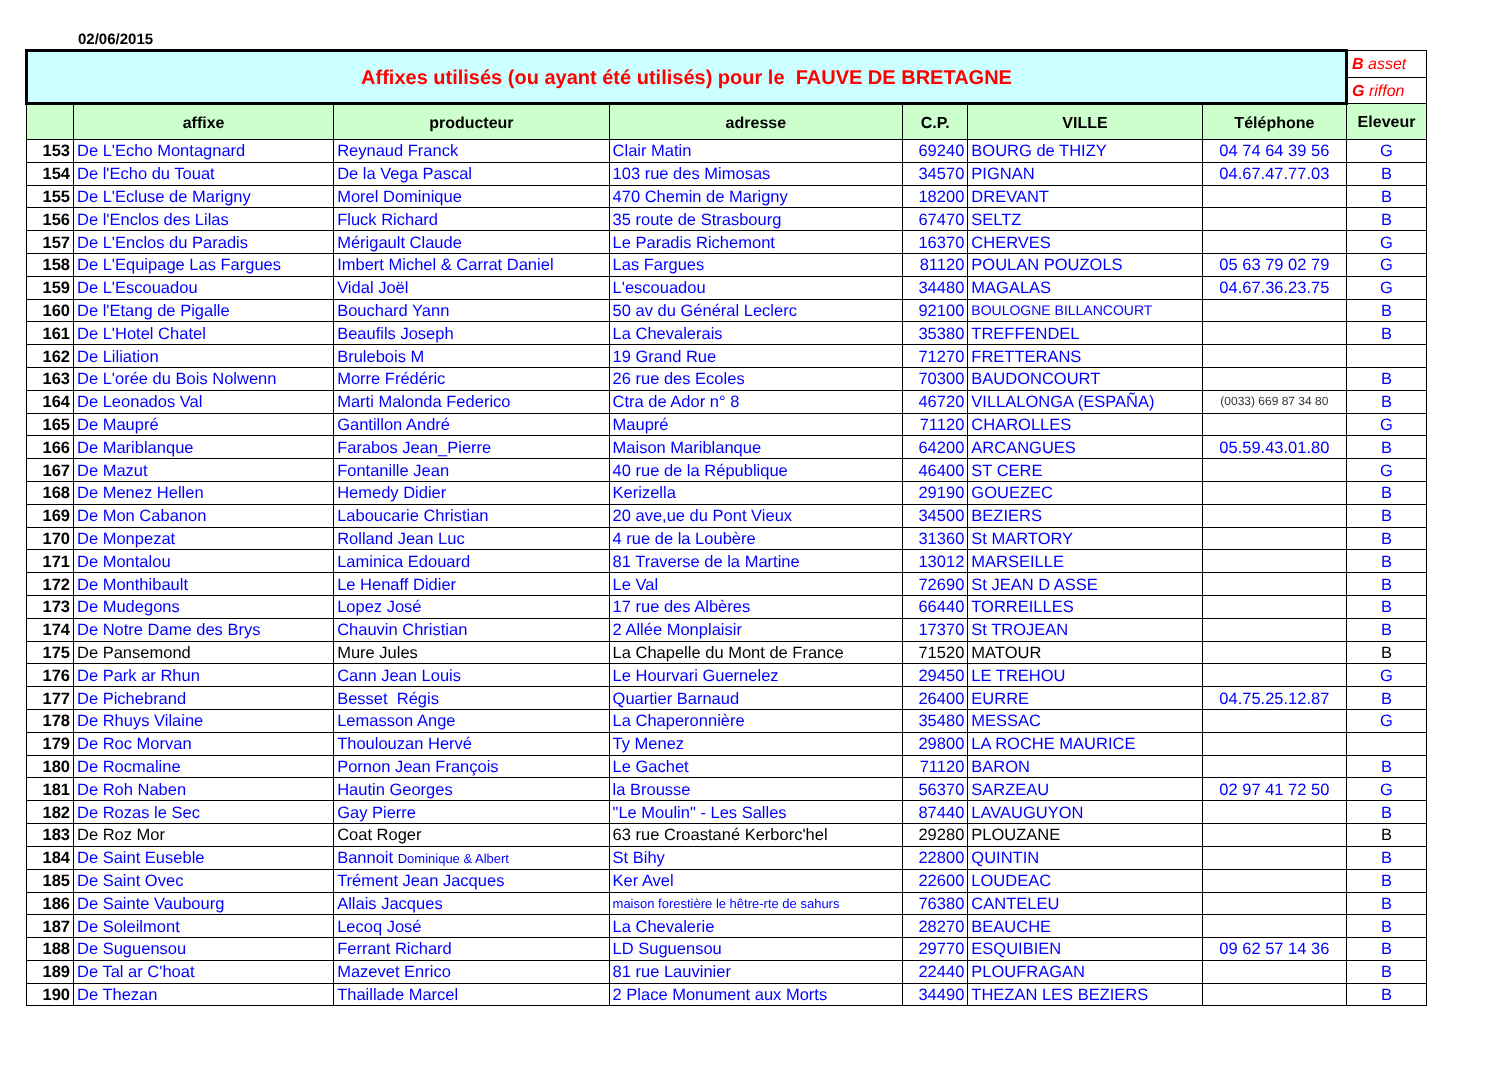02/06/2015
| Affixes utilisés (ou ayant été utilisés) pour le FAUVE DE BRETAGNE | | | | | | | B asset |
| | | | | | | | G riffon |
| | affixe | producteur | adresse | C.P. | VILLE | Téléphone | Eleveur |
| 153 | De L'Echo Montagnard | Reynaud Franck | Clair Matin | 69240 | BOURG de THIZY | 04 74 64 39 56 | G |
| 154 | De l'Echo du Touat | De la Vega Pascal | 103 rue des Mimosas | 34570 | PIGNAN | 04.67.47.77.03 | B |
| 155 | De L'Ecluse de Marigny | Morel Dominique | 470 Chemin de Marigny | 18200 | DREVANT | | B |
| 156 | De l'Enclos des Lilas | Fluck Richard | 35 route de Strasbourg | 67470 | SELTZ | | B |
| 157 | De L'Enclos du Paradis | Mérigault Claude | Le Paradis Richemont | 16370 | CHERVES | | G |
| 158 | De L'Equipage Las Fargues | Imbert Michel & Carrat Daniel | Las Fargues | 81120 | POULAN POUZOLS | 05 63 79 02 79 | G |
| 159 | De L'Escouadou | Vidal Joël | L'escouadou | 34480 | MAGALAS | 04.67.36.23.75 | G |
| 160 | De l'Etang de Pigalle | Bouchard Yann | 50 av du Général Leclerc | 92100 | BOULOGNE BILLANCOURT | | B |
| 161 | De L'Hotel Chatel | Beaufils Joseph | La Chevalerais | 35380 | TREFFENDEL | | B |
| 162 | De Liliation | Brulebois M | 19 Grand Rue | 71270 | FRETTERANS | | |
| 163 | De L'orée du Bois Nolwenn | Morre Frédéric | 26 rue des Ecoles | 70300 | BAUDONCOURT | | B |
| 164 | De Leonados Val | Marti Malonda Federico | Ctra de Ador n° 8 | 46720 | VILLALONGA (ESPAÑA) | (0033) 669 87 34 80 | B |
| 165 | De Maupré | Gantillon André | Maupré | 71120 | CHAROLLES | | G |
| 166 | De Mariblanque | Farabos Jean_Pierre | Maison Mariblanque | 64200 | ARCANGUES | 05.59.43.01.80 | B |
| 167 | De Mazut | Fontanille Jean | 40 rue de la République | 46400 | ST CERE | | G |
| 168 | De Menez Hellen | Hemedy Didier | Kerizella | 29190 | GOUEZEC | | B |
| 169 | De Mon Cabanon | Laboucarie Christian | 20 ave,ue du Pont Vieux | 34500 | BEZIERS | | B |
| 170 | De Monpezat | Rolland Jean Luc | 4 rue de la Loubère | 31360 | St MARTORY | | B |
| 171 | De Montalou | Laminica Edouard | 81 Traverse de la Martine | 13012 | MARSEILLE | | B |
| 172 | De Monthibault | Le Henaff Didier | Le Val | 72690 | St JEAN D ASSE | | B |
| 173 | De Mudegons | Lopez José | 17 rue des Albères | 66440 | TORREILLES | | B |
| 174 | De Notre Dame des Brys | Chauvin Christian | 2 Allée Monplaisir | 17370 | St TROJEAN | | B |
| 175 | De Pansemond | Mure Jules | La Chapelle du Mont de France | 71520 | MATOUR | | B |
| 176 | De Park ar Rhun | Cann Jean Louis | Le Hourvari Guernelez | 29450 | LE TREHOU | | G |
| 177 | De Pichebrand | Besset Régis | Quartier Barnaud | 26400 | EURRE | 04.75.25.12.87 | B |
| 178 | De Rhuys Vilaine | Lemasson Ange | La Chaperonnière | 35480 | MESSAC | | G |
| 179 | De Roc Morvan | Thoulouzan Hervé | Ty Menez | 29800 | LA ROCHE MAURICE | | |
| 180 | De Rocmaline | Pornon Jean François | Le Gachet | 71120 | BARON | | B |
| 181 | De Roh Naben | Hautin Georges | la Brousse | 56370 | SARZEAU | 02 97 41 72 50 | G |
| 182 | De Rozas le Sec | Gay Pierre | "Le Moulin" - Les Salles | 87440 | LAVAUGUYON | | B |
| 183 | De Roz Mor | Coat Roger | 63 rue Croastané Kerborc'hel | 29280 | PLOUZANE | | B |
| 184 | De Saint Euseble | Bannoit Dominique & Albert | St Bihy | 22800 | QUINTIN | | B |
| 185 | De Saint Ovec | Trément Jean Jacques | Ker Avel | 22600 | LOUDEAC | | B |
| 186 | De Sainte Vaubourg | Allais Jacques | maison forestière le hêtre-rte de sahurs | 76380 | CANTELEU | | B |
| 187 | De Soleilmont | Lecoq José | La Chevalerie | 28270 | BEAUCHE | | B |
| 188 | De Suguensou | Ferrant Richard | LD Suguensou | 29770 | ESQUIBIEN | 09 62 57 14 36 | B |
| 189 | De Tal ar C'hoat | Mazevet Enrico | 81 rue Lauvinier | 22440 | PLOUFRAGAN | | B |
| 190 | De Thezan | Thaillade Marcel | 2 Place Monument aux Morts | 34490 | THEZAN LES BEZIERS | | B |